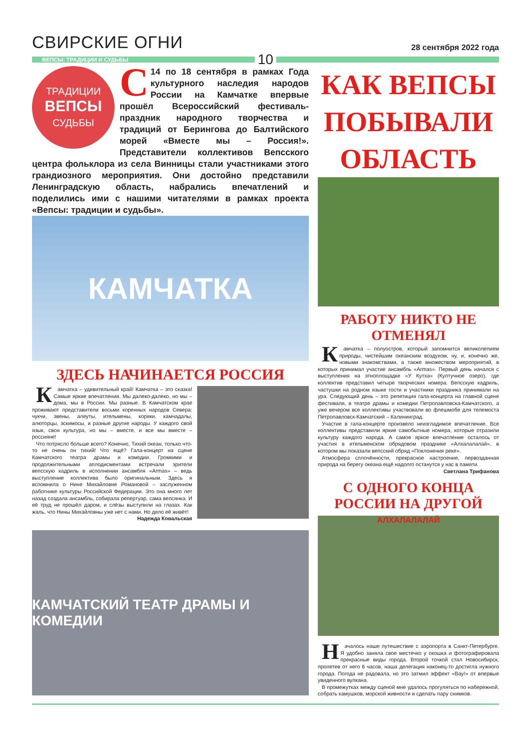СВИРСКИЕ ОГНИ
28 сентября 2022 года
ВЕПСЫ: ТРАДИЦИИ И СУДЬБЫ
10
ТРАДИЦИИ
ВЕПСЫ
СУДЬБЫ
С 14 по 18 сентября в рамках Года культурного наследия народов России на Камчатке впервые прошёл Всероссийский фестиваль-праздник народного творчества и традиций от Берингова до Балтийского морей «Вместе мы – Россия!». Представители коллективов Вепсского центра фольклора из села Винницы стали участниками этого грандиозного мероприятия. Они достойно представили Ленинградскую область, набрались впечатлений и поделились ими с нашими читателями в рамках проекта «Вепсы: традиции и судьбы».
КАМЧАТКА
ЗДЕСЬ НАЧИНАЕТСЯ РОССИЯ
Камчатка – удивительный край! Камчатка – это сказка! Самые яркие впечатления. Мы далеко-далеко, но мы – дома, мы в России. Мы разные. В Камчатском крае проживают представители восьми коренных народов Севера: чукчи, эвены, алеуты, ительмены, коряки, камчадалы, алюторцы, эскимосы, и разные другие народы. У каждого свой язык, своя культура, но мы – вместе, и все мы вместе – россияне!
Что потрясло больше всего? Конечно, Тихий океан, только что-то не очень он тихий! Что ещё? Гала-концерт на сцене Камчатского театра драмы и комедии. Громкими и продолжительными аплодисментами встречали зрители вепсскую кадриль в исполнении ансамбля «Armas» – ведь выступление коллектива было оригинальным. Здесь я вспомнила о Нине Михайловне Романовой – заслуженном работнике культуры Российской Федерации. Это она много лет назад создала ансамбль, собирала репертуар, сама вепсянка. И её труд не прошёл даром, и слёзы выступили на глазах. Как жаль, что Нины Михайловны уже нет с нами. Но дело её живёт!
Надежда Ковальская
КАМЧАТСКИЙ ТЕАТР ДРАМЫ И КОМЕДИИ
КАК ВЕПСЫ ПОБЫВАЛИ ОБЛАСТЬ
РАБОТУ НИКТО НЕ ОТМЕНЯЛ
Камчатка – полуостров, который запомнится великолепием природы, чистейшим океанским воздухом, ну, и, конечно же, новыми знакомствами, а также множеством мероприятий, в которых принимал участие ансамбль «Armas». Первый день начался с выступления на этноплощадке «У Кутха» (Култучное озеро), где коллектив представил четыре творческих номера. Вепсскую кадриль, частушки на родном языке гости и участники праздника принимали на ура. Следующий день – это репетиция гала-концерта на главной сцене фестиваля, в театре драмы и комедии Петропавловска-Камчатского, а уже вечером все коллективы участвовали во флешмобе для телемоста Петропавловск-Камчатский – Калининград.
Участие в гала-концерте произвело неизгладимое впечатление. Все коллективы представили яркие самобытные номера, которые отразили культуру каждого народа. А самое яркое впечатление осталось от участия в ительменском обрядовом празднике «Алхалалалай», в котором мы показали вепсский обряд «Поклонения реке».
Атмосфера сплочённости, прекрасное настроение, первозданная природа на берегу океана ещё надолго останутся у нас в памяти.
Светлана Трифанова
С ОДНОГО КОНЦА РОССИИ НА ДРУГОЙ
АЛХАЛАЛАЛАЙ
Началось наше путешествие с аэропорта в Санкт-Петербурге. Я удобно заняла свое местечко у окошка и фотографировала прекрасные виды города. Второй точкой стал Новосибирск, пролетев от него 6 часов, наша делегация наконец-то достигла нужного города. Погода не радовала, но это затмил эффект «Вау!» от впервые увиденного вулкана.
В промежутках между сценой мне удалось прогуляться по набережной, собрать камушков, морской живности и сделать пару снимков.